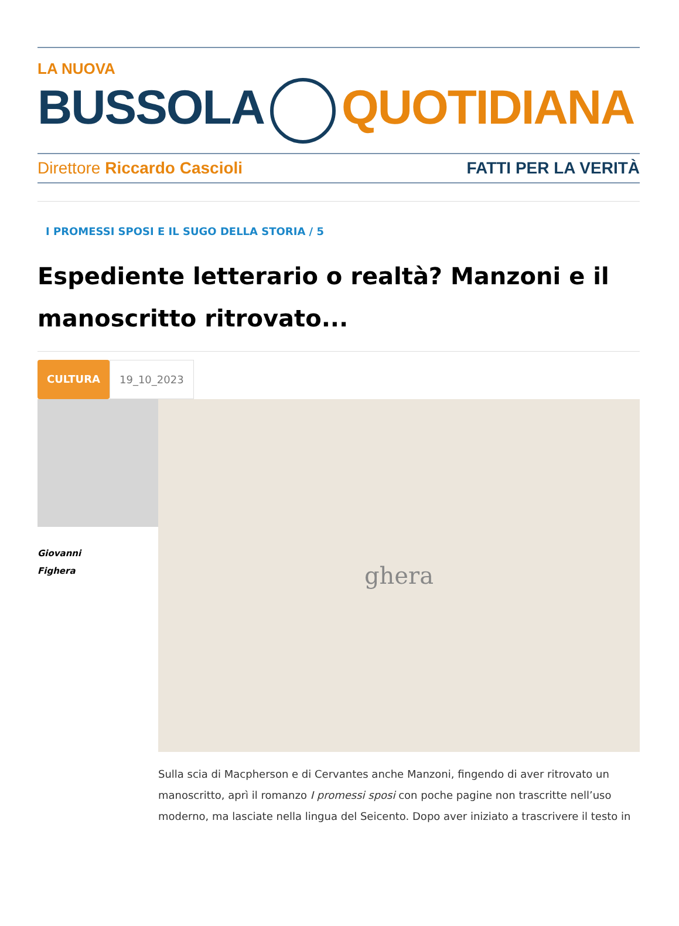LA NUOVA
BUSSOLA QUOTIDIANA
Direttore Riccardo Cascioli FATTI PER LA VERITÀ
I PROMESSI SPOSI E IL SUGO DELLA STORIA / 5
Espediente letterario o realtà? Manzoni e il manoscritto ritrovato...
CULTURA 19_10_2023
Giovanni
Fighera
ghera
Sulla scia di Macpherson e di Cervantes anche Manzoni, fingendo di aver ritrovato un manoscritto, aprì il romanzo I promessi sposi con poche pagine non trascritte nell’uso moderno, ma lasciate nella lingua del Seicento. Dopo aver iniziato a trascrivere il testo in